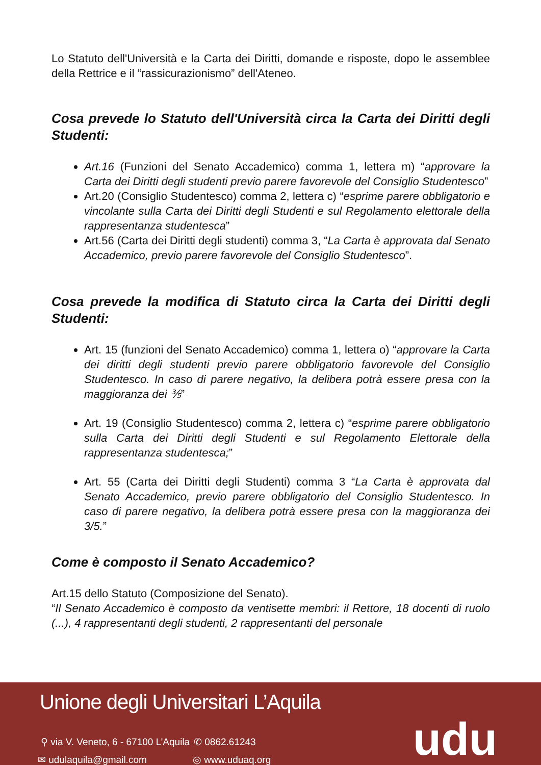Lo Statuto dell'Università e la Carta dei Diritti, domande e risposte, dopo le assemblee della Rettrice e il “rassicurazionismo” dell'Ateneo.
Cosa prevede lo Statuto dell'Università circa la Carta dei Diritti degli Studenti:
Art.16 (Funzioni del Senato Accademico) comma 1, lettera m) “approvare la Carta dei Diritti degli studenti previo parere favorevole del Consiglio Studentesco”
Art.20 (Consiglio Studentesco) comma 2, lettera c) “esprime parere obbligatorio e vincolante sulla Carta dei Diritti degli Studenti e sul Regolamento elettorale della rappresentanza studentesca”
Art.56 (Carta dei Diritti degli studenti) comma 3, “La Carta è approvata dal Senato Accademico, previo parere favorevole del Consiglio Studentesco”.
Cosa prevede la modifica di Statuto circa la Carta dei Diritti degli Studenti:
Art. 15 (funzioni del Senato Accademico) comma 1, lettera o) “approvare la Carta dei diritti degli studenti previo parere obbligatorio favorevole del Consiglio Studentesco. In caso di parere negativo, la delibera potrà essere presa con la maggioranza dei ⅗”
Art. 19 (Consiglio Studentesco) comma 2, lettera c) “esprime parere obbligatorio sulla Carta dei Diritti degli Studenti e sul Regolamento Elettorale della rappresentanza studentesca;”
Art. 55 (Carta dei Diritti degli Studenti) comma 3 “La Carta è approvata dal Senato Accademico, previo parere obbligatorio del Consiglio Studentesco. In caso di parere negativo, la delibera potrà essere presa con la maggioranza dei 3/5.”
Come è composto il Senato Accademico?
Art.15 dello Statuto (Composizione del Senato).
“Il Senato Accademico è composto da ventisette membri: il Rettore, 18 docenti di ruolo (...), 4 rappresentanti degli studenti, 2 rappresentanti del personale
Unione degli Universitari L’Aquila
⚲ via V. Veneto, 6 - 67100 L’Aquila
✆ 0862.61243
✉ udulaquila@gmail.com ◎ www.uduaq.org udu